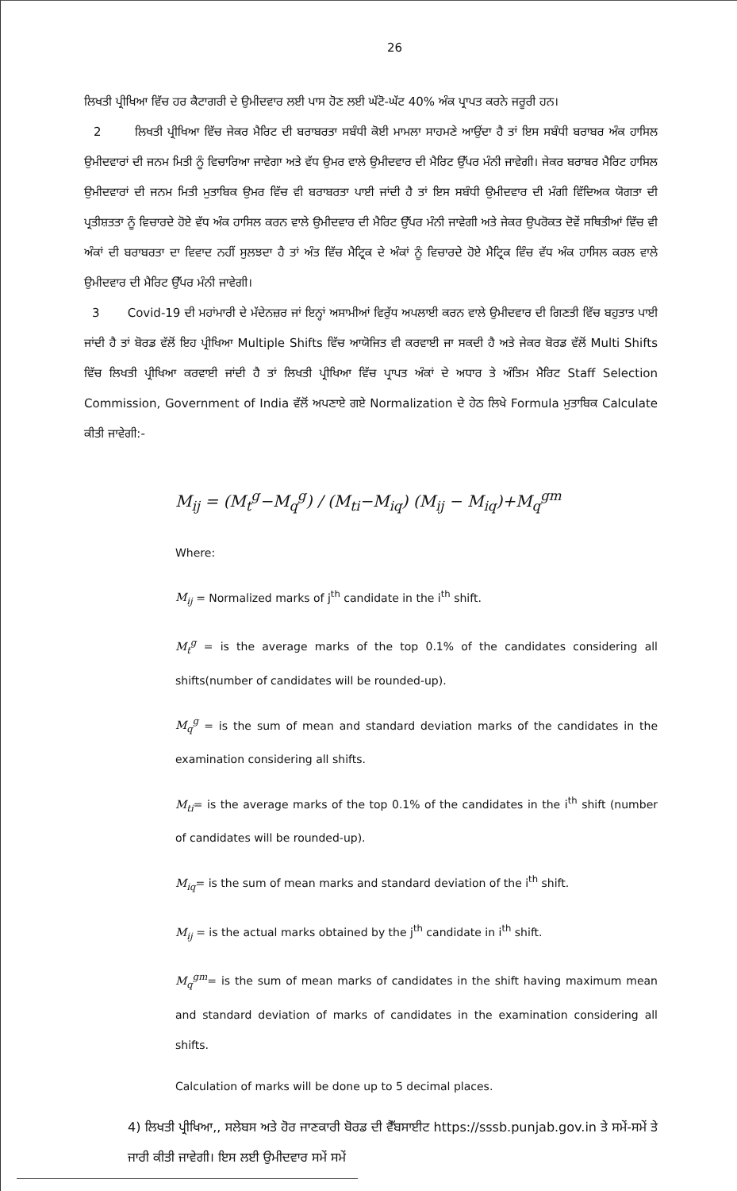26
ਲਿਖਤੀ ਪ੍ਰੀਖਿਆ ਵਿੱਚ ਹਰ ਕੈਟਾਗਰੀ ਦੇ ਉਮੀਦਵਾਰ ਲਈ ਪਾਸ ਹੋਣ ਲਈ ਘੱਟੋ-ਘੱਟ 40% ਅੰਕ ਪ੍ਰਾਪਤ ਕਰਨੇ ਜਰੂਰੀ ਹਨ।
2 ਲਿਖਤੀ ਪ੍ਰੀਖਿਆ ਵਿੱਚ ਜੇਕਰ ਮੈਰਿਟ ਦੀ ਬਰਾਬਰਤਾ ਸਬੰਧੀ ਕੋਈ ਮਾਮਲਾ ਸਾਹਮਣੇ ਆਉਂਦਾ ਹੈ ਤਾਂ ਇਸ ਸਬੰਧੀ ਬਰਾਬਰ ਅੰਕ ਹਾਸਿਲ ਉਮੀਦਵਾਰਾਂ ਦੀ ਜਨਮ ਮਿਤੀ ਨੂੰ ਵਿਚਾਰਿਆ ਜਾਵੇਗਾ ਅਤੇ ਵੱਧ ਉਮਰ ਵਾਲੇ ਉਮੀਦਵਾਰ ਦੀ ਮੈਰਿਟ ਉੱਪਰ ਮੰਨੀ ਜਾਵੇਗੀ। ਜੇਕਰ ਬਰਾਬਰ ਮੈਰਿਟ ਹਾਸਿਲ ਉਮੀਦਵਾਰਾਂ ਦੀ ਜਨਮ ਮਿਤੀ ਮੁਤਾਬਿਕ ਉਮਰ ਵਿੱਚ ਵੀ ਬਰਾਬਰਤਾ ਪਾਈ ਜਾਂਦੀ ਹੈ ਤਾਂ ਇਸ ਸਬੰਧੀ ਉਮੀਦਵਾਰ ਦੀ ਮੰਗੀ ਵਿੱਦਿਅਕ ਯੋਗਤਾ ਦੀ ਪ੍ਰਤੀਸ਼ਤਤਾ ਨੂੰ ਵਿਚਾਰਦੇ ਹੋਏ ਵੱਧ ਅੰਕ ਹਾਸਿਲ ਕਰਨ ਵਾਲੇ ਉਮੀਦਵਾਰ ਦੀ ਮੈਰਿਟ ਉੱਪਰ ਮੰਨੀ ਜਾਵੇਗੀ ਅਤੇ ਜੇਕਰ ਉਪਰੋਕਤ ਦੋਵੇਂ ਸਥਿਤੀਆਂ ਵਿੱਚ ਵੀ ਅੰਕਾਂ ਦੀ ਬਰਾਬਰਤਾ ਦਾ ਵਿਵਾਦ ਨਹੀਂ ਸੁਲਝਦਾ ਹੈ ਤਾਂ ਅੰਤ ਵਿੱਚ ਮੈਟ੍ਰਿਕ ਦੇ ਅੰਕਾਂ ਨੂੰ ਵਿਚਾਰਦੇ ਹੋਏ ਮੈਟ੍ਰਿਕ ਵਿੰਚ ਵੱਧ ਅੰਕ ਹਾਸਿਲ ਕਰਲ ਵਾਲੇ ਉਮੀਦਵਾਰ ਦੀ ਮੈਰਿਟ ਉੱਪਰ ਮੰਨੀ ਜਾਵੇਗੀ।
3 Covid-19 ਦੀ ਮਹਾਂਮਾਰੀ ਦੇ ਮੱਦੇਨਜ਼ਰ ਜਾਂ ਇਨ੍ਹਾਂ ਅਸਾਮੀਆਂ ਵਿਰੁੱਧ ਅਪਲਾਈ ਕਰਨ ਵਾਲੇ ਉਮੀਦਵਾਰ ਦੀ ਗਿਣਤੀ ਵਿੱਚ ਬਹੁਤਾਤ ਪਾਈ ਜਾਂਦੀ ਹੈ ਤਾਂ ਬੋਰਡ ਵੱਲੋਂ ਇਹ ਪ੍ਰੀਖਿਆ Multiple Shifts ਵਿੱਚ ਆਯੋਜਿਤ ਵੀ ਕਰਵਾਈ ਜਾ ਸਕਦੀ ਹੈ ਅਤੇ ਜੇਕਰ ਬੋਰਡ ਵੱਲੋਂ Multi Shifts ਵਿੱਚ ਲਿਖਤੀ ਪ੍ਰੀਖਿਆ ਕਰਵਾਈ ਜਾਂਦੀ ਹੈ ਤਾਂ ਲਿਖਤੀ ਪ੍ਰੀਖਿਆ ਵਿੱਚ ਪ੍ਰਾਪਤ ਅੰਕਾਂ ਦੇ ਅਧਾਰ ਤੇ ਅੰਤਿਮ ਮੈਰਿਟ Staff Selection Commission, Government of India ਵੱਲੋਂ ਅਪਣਾਏ ਗਏ Normalization ਦੇ ਹੇਠ ਲਿਖੇ Formula ਮੁਤਾਬਿਕ Calculate ਕੀਤੀ ਜਾਵੇਗੀ:-
M<sub>ij</sub> = (M<sub>t</sub><sup>g</sup>−M<sub>q</sub><sup>g</sup>) / (M<sub>ti</sub>−M<sub>iq</sub>) (M<sub>ij</sub> − M<sub>iq</sub>)+M<sub>q</sub><sup>gm</sup>
Where:
M<sub>ij</sub> = Normalized marks of j<sup>th</sup> candidate in the i<sup>th</sup> shift.
M<sub>t</sub><sup>g</sup> = is the average marks of the top 0.1% of the candidates considering all shifts(number of candidates will be rounded-up).
M<sub>q</sub><sup>g</sup> = is the sum of mean and standard deviation marks of the candidates in the examination considering all shifts.
M<sub>ti</sub>= is the average marks of the top 0.1% of the candidates in the i<sup>th</sup> shift (number of candidates will be rounded-up).
M<sub>iq</sub>= is the sum of mean marks and standard deviation of the i<sup>th</sup> shift.
M<sub>ij</sub> = is the actual marks obtained by the j<sup>th</sup> candidate in i<sup>th</sup> shift.
M<sub>q</sub><sup>gm</sup>= is the sum of mean marks of candidates in the shift having maximum mean and standard deviation of marks of candidates in the examination considering all shifts.
Calculation of marks will be done up to 5 decimal places.
4) ਲਿਖਤੀ ਪ੍ਰੀਖਿਆ,, ਸਲੇਬਸ ਅਤੇ ਹੋਰ ਜਾਣਕਾਰੀ ਬੋਰਡ ਦੀ ਵੈੱਬਸਾਈਟ https://sssb.punjab.gov.in ਤੇ ਸਮੇਂ-ਸਮੇਂ ਤੇ ਜਾਰੀ ਕੀਤੀ ਜਾਵੇਗੀ। ਇਸ ਲਈ ਉਮੀਦਵਾਰ ਸਮੇਂ ਸਮੇਂ